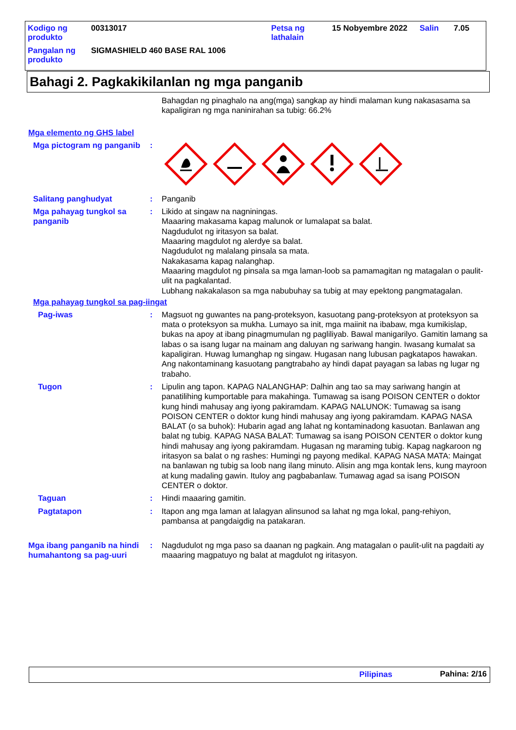| Kodigo ng produkto | 00313017 | Petsa ng lathalain | 15 Nobyembre 2022 | Salin | 7.05 |
| Pangalan ng produkto | SIGMASHIELD 460 BASE RAL 1006 | | | | |
Bahagi 2. Pagkakikilanlan ng mga panganib
Bahagdan ng pinaghalo na ang(mga) sangkap ay hindi malaman kung nakasasama sa kapaligiran ng mga naninirahan sa tubig: 66.2%
Mga elemento ng GHS label
Mga pictogram ng panganib
:
Salitang panghudyat : Panganib
Mga pahayag tungkol sa panganib
: Likido at singaw na nagniningas.
Maaaring makasama kapag malunok or lumalapat sa balat.
Nagdudulot ng iritasyon sa balat.
Maaaring magdulot ng alerdye sa balat.
Nagdudulot ng malalang pinsala sa mata.
Nakakasama kapag nalanghap.
Maaaring magdulot ng pinsala sa mga laman-loob sa pamamagitan ng matagalan o paulit-ulit na pagkalantad.
Lubhang nakakalason sa mga nabubuhay sa tubig at may epektong pangmatagalan.
Mga pahayag tungkol sa pag-iingat
Pag-iwas : Magsuot ng guwantes na pang-proteksyon, kasuotang pang-proteksyon at proteksyon sa mata o proteksyon sa mukha. Lumayo sa init, mga maiinit na ibabaw, mga kumikislap, bukas na apoy at ibang pinagmumulan ng pagliliyab. Bawal manigarilyo. Gamitin lamang sa labas o sa isang lugar na mainam ang daluyan ng sariwang hangin. Iwasang kumalat sa kapaligiran. Huwag lumanghap ng singaw. Hugasan nang lubusan pagkatapos hawakan. Ang nakontaminang kasuotang pangtrabaho ay hindi dapat payagan sa labas ng lugar ng trabaho.
Tugon : Lipulin ang tapon. KAPAG NALANGHAP: Dalhin ang tao sa may sariwang hangin at panatilihing kumportable para makahinga. Tumawag sa isang POISON CENTER o doktor kung hindi mahusay ang iyong pakiramdam. KAPAG NALUNOK: Tumawag sa isang POISON CENTER o doktor kung hindi mahusay ang iyong pakiramdam. KAPAG NASA BALAT (o sa buhok): Hubarin agad ang lahat ng kontaminadong kasuotan. Banlawan ang balat ng tubig. KAPAG NASA BALAT: Tumawag sa isang POISON CENTER o doktor kung hindi mahusay ang iyong pakiramdam. Hugasan ng maraming tubig. Kapag nagkaroon ng iritasyon sa balat o ng rashes: Humingi ng payong medikal. KAPAG NASA MATA: Maingat na banlawan ng tubig sa loob nang ilang minuto. Alisin ang mga kontak lens, kung mayroon at kung madaling gawin. Ituloy ang pagbabanlaw. Tumawag agad sa isang POISON CENTER o doktor.
Taguan : Hindi maaaring gamitin.
Pagtatapon : Itapon ang mga laman at lalagyan alinsunod sa lahat ng mga lokal, pang-rehiyon, pambansa at pangdaigdig na patakaran.
Mga ibang panganib na hindi humahantong sa pag-uuri
: Nagdudulot ng mga paso sa daanan ng pagkain. Ang matagalan o paulit-ulit na pagdaiti ay maaaring magpatuyo ng balat at magdulot ng iritasyon.
Pilipinas Pahina: 2/16